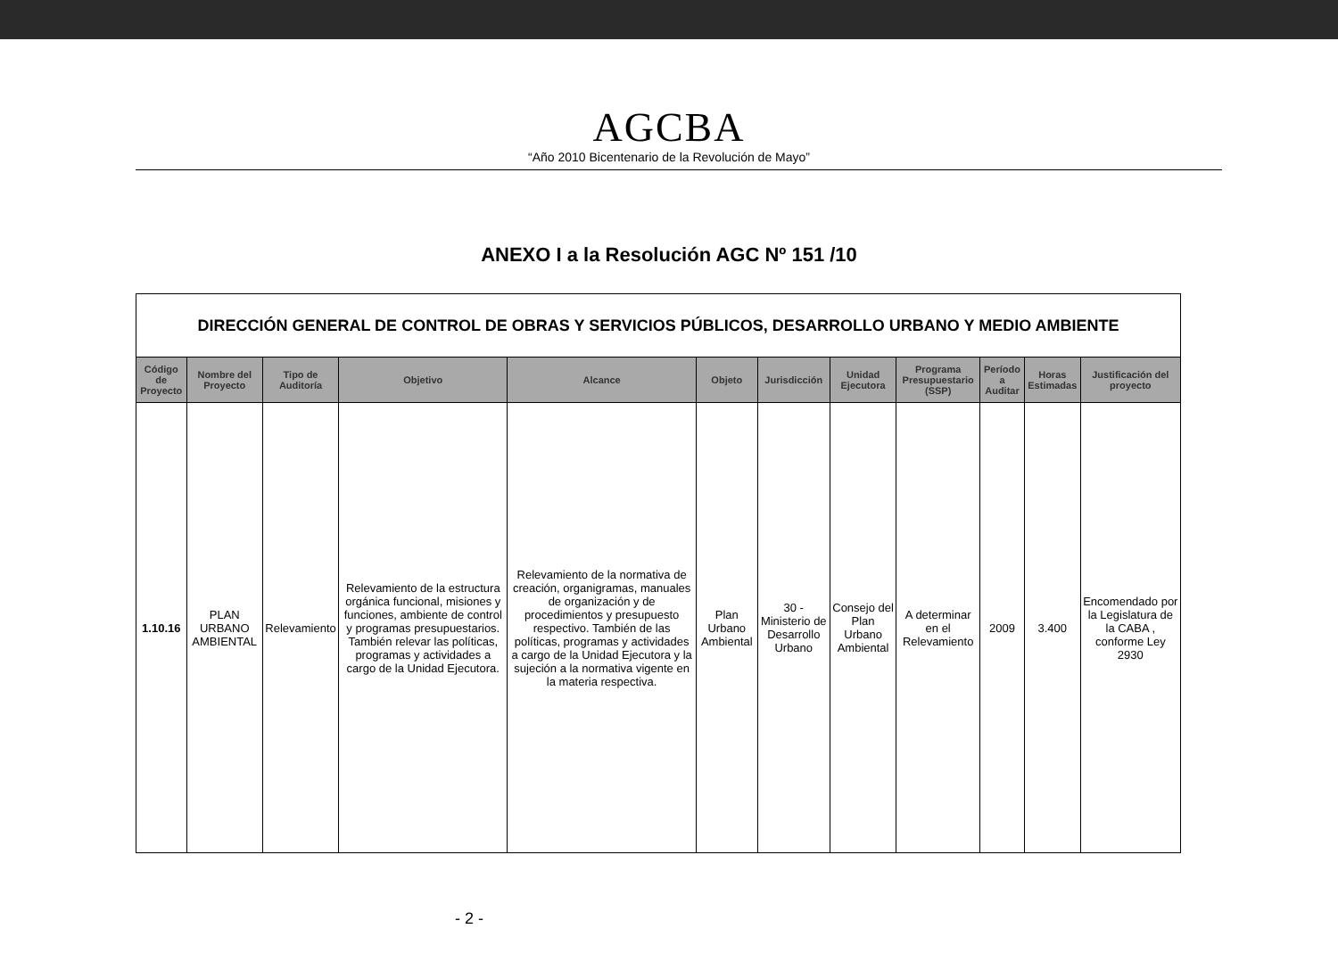AGCBA
“Año 2010 Bicentenario de la Revolución de Mayo”
ANEXO I a la Resolución AGC Nº 151 /10
| DIRECCIÓN GENERAL DE CONTROL DE OBRAS Y SERVICIOS PÚBLICOS, DESARROLLO URBANO Y MEDIO AMBIENTE | | | | | | | | | | | |
| Código de Proyecto | Nombre del Proyecto | Tipo de Auditoría | Objetivo | Alcance | Objeto | Jurisdicción | Unidad Ejecutora | Programa Presupuestario (SSP) | Período a Auditar | Horas Estimadas | Justificación del proyecto |
| 1.10.16 | PLAN URBANO AMBIENTAL | Relevamiento | Relevamiento de la estructura orgánica funcional, misiones y funciones, ambiente de control y programas presupuestarios. También relevar las políticas, programas y actividades a cargo de la Unidad Ejecutora. | Relevamiento de la normativa de creación, organigramas, manuales de organización y de procedimientos y presupuesto respectivo. También de las políticas, programas y actividades a cargo de la Unidad Ejecutora y la sujeción a la normativa vigente en la materia respectiva. | Plan Urbano Ambiental | 30 - Ministerio de Desarrollo Urbano | Consejo del Plan Urbano Ambiental | A determinar en el Relevamiento | 2009 | 3.400 | Encomendado por la Legislatura de la CABA , conforme Ley 2930 |
- 2 -